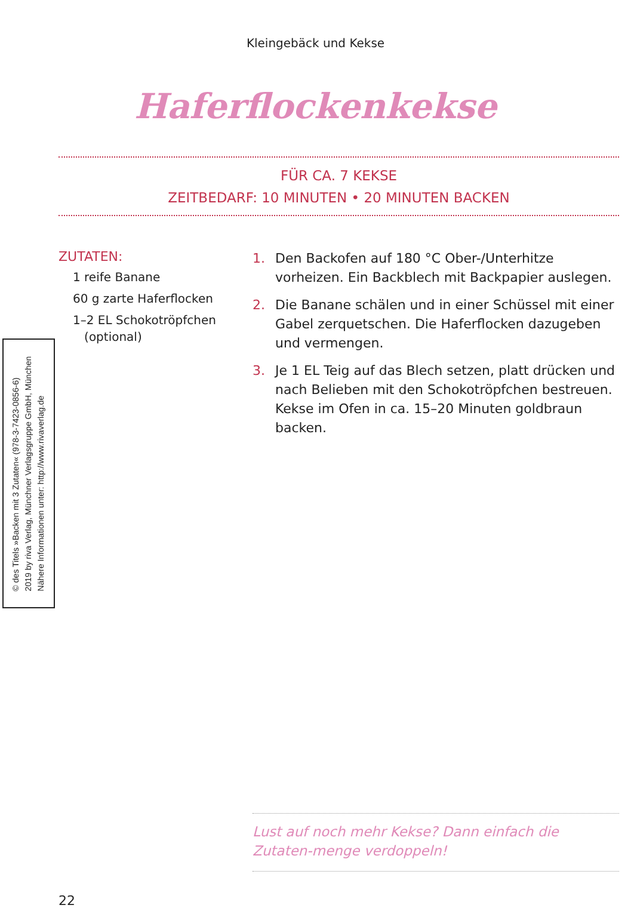Kleingebäck und Kekse
Haferflockenkekse
FÜR CA. 7 KEKSE
ZEITBEDARF: 10 MINUTEN • 20 MINUTEN BACKEN
ZUTATEN:
1 reife Banane
60 g zarte Haferflocken
1–2 EL Schokotröpfchen
(optional)
1. Den Backofen auf 180 °C Ober-/Unterhitze vorheizen. Ein Backblech mit Backpapier auslegen.
2. Die Banane schälen und in einer Schüssel mit einer Gabel zerquetschen. Die Haferflocken dazugeben und vermengen.
3. Je 1 EL Teig auf das Blech setzen, platt drücken und nach Belieben mit den Schokotröpfchen bestreuen. Kekse im Ofen in ca. 15–20 Minuten goldbraun backen.
© des Titels »Backen mit 3 Zutaten« (978-3-7423-0856-6)
2019 by riva Verlag, Münchner Verlagsgruppe GmbH, München
Nähere Informationen unter: http://www.rivaverlag.de
Lust auf noch mehr Kekse? Dann einfach die Zutaten-menge verdoppeln!
22